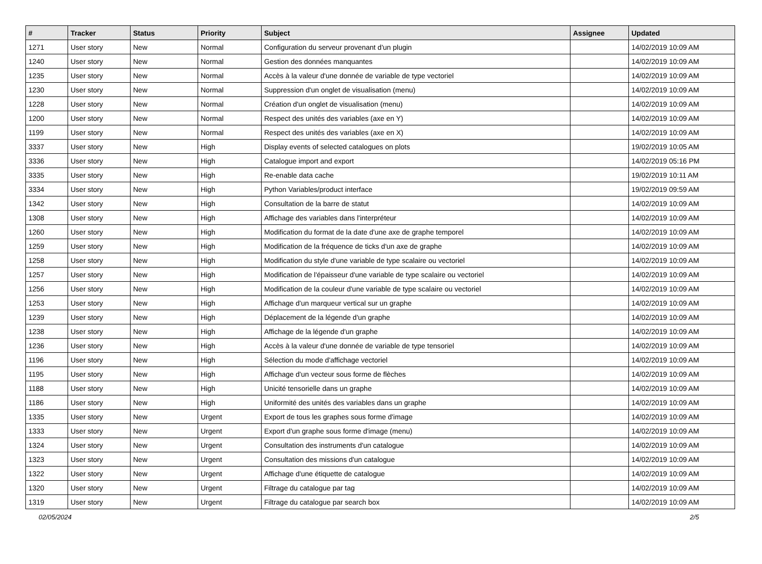| # | Tracker | Status | Priority | Subject | Assignee | Updated |
| --- | --- | --- | --- | --- | --- | --- |
| 1271 | User story | New | Normal | Configuration du serveur provenant d'un plugin | | 14/02/2019 10:09 AM |
| 1240 | User story | New | Normal | Gestion des données manquantes | | 14/02/2019 10:09 AM |
| 1235 | User story | New | Normal | Accès à la valeur d'une donnée de variable de type vectoriel | | 14/02/2019 10:09 AM |
| 1230 | User story | New | Normal | Suppression d'un onglet de visualisation (menu) | | 14/02/2019 10:09 AM |
| 1228 | User story | New | Normal | Création d'un onglet de visualisation (menu) | | 14/02/2019 10:09 AM |
| 1200 | User story | New | Normal | Respect des unités des variables (axe en Y) | | 14/02/2019 10:09 AM |
| 1199 | User story | New | Normal | Respect des unités des variables (axe en X) | | 14/02/2019 10:09 AM |
| 3337 | User story | New | High | Display events of selected catalogues on plots | | 19/02/2019 10:05 AM |
| 3336 | User story | New | High | Catalogue import and export | | 14/02/2019 05:16 PM |
| 3335 | User story | New | High | Re-enable data cache | | 19/02/2019 10:11 AM |
| 3334 | User story | New | High | Python Variables/product interface | | 19/02/2019 09:59 AM |
| 1342 | User story | New | High | Consultation de la barre de statut | | 14/02/2019 10:09 AM |
| 1308 | User story | New | High | Affichage des variables dans l'interpréteur | | 14/02/2019 10:09 AM |
| 1260 | User story | New | High | Modification du format de la date d'une axe de graphe temporel | | 14/02/2019 10:09 AM |
| 1259 | User story | New | High | Modification de la fréquence de ticks d'un axe de graphe | | 14/02/2019 10:09 AM |
| 1258 | User story | New | High | Modification du style d'une variable de type scalaire ou vectoriel | | 14/02/2019 10:09 AM |
| 1257 | User story | New | High | Modification de l'épaisseur d'une variable de type scalaire ou vectoriel | | 14/02/2019 10:09 AM |
| 1256 | User story | New | High | Modification de la couleur d'une variable de type scalaire ou vectoriel | | 14/02/2019 10:09 AM |
| 1253 | User story | New | High | Affichage d'un marqueur vertical sur un graphe | | 14/02/2019 10:09 AM |
| 1239 | User story | New | High | Déplacement de la légende d'un graphe | | 14/02/2019 10:09 AM |
| 1238 | User story | New | High | Affichage de la légende d'un graphe | | 14/02/2019 10:09 AM |
| 1236 | User story | New | High | Accès à la valeur d'une donnée de variable de type tensoriel | | 14/02/2019 10:09 AM |
| 1196 | User story | New | High | Sélection du mode d'affichage vectoriel | | 14/02/2019 10:09 AM |
| 1195 | User story | New | High | Affichage d'un vecteur sous forme de flèches | | 14/02/2019 10:09 AM |
| 1188 | User story | New | High | Unicité tensorielle dans un graphe | | 14/02/2019 10:09 AM |
| 1186 | User story | New | High | Uniformité des unités des variables dans un graphe | | 14/02/2019 10:09 AM |
| 1335 | User story | New | Urgent | Export de tous les graphes sous forme d'image | | 14/02/2019 10:09 AM |
| 1333 | User story | New | Urgent | Export d'un graphe sous forme d'image (menu) | | 14/02/2019 10:09 AM |
| 1324 | User story | New | Urgent | Consultation des instruments d'un catalogue | | 14/02/2019 10:09 AM |
| 1323 | User story | New | Urgent | Consultation des missions d'un catalogue | | 14/02/2019 10:09 AM |
| 1322 | User story | New | Urgent | Affichage d'une étiquette de catalogue | | 14/02/2019 10:09 AM |
| 1320 | User story | New | Urgent | Filtrage du catalogue par tag | | 14/02/2019 10:09 AM |
| 1319 | User story | New | Urgent | Filtrage du catalogue par search box | | 14/02/2019 10:09 AM |
02/05/2024 2/5